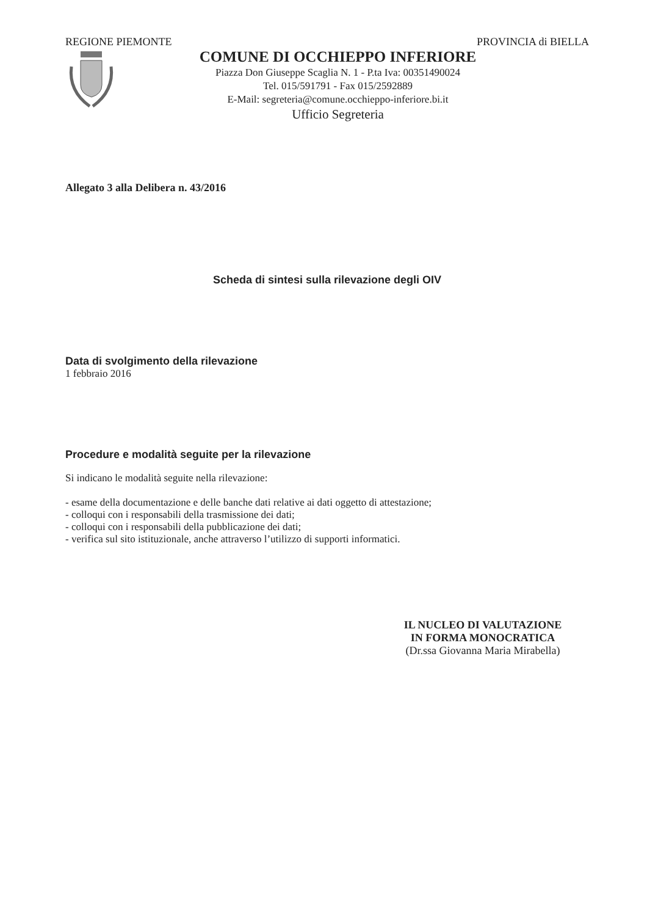REGIONE PIEMONTE PROVINCIA di BIELLA
COMUNE DI OCCHIEPPO INFERIORE
Piazza Don Giuseppe Scaglia N. 1 - P.ta Iva: 00351490024
Tel. 015/591791 - Fax 015/2592889
E-Mail: segreteria@comune.occhieppo-inferiore.bi.it
Ufficio Segreteria
Allegato 3 alla Delibera n. 43/2016
Scheda di sintesi sulla rilevazione degli OIV
Data di svolgimento della rilevazione
1 febbraio 2016
Procedure e modalità seguite per la rilevazione
Si indicano le modalità seguite nella rilevazione:
- esame della documentazione e delle banche dati relative ai dati oggetto di attestazione;
- colloqui con i responsabili della trasmissione dei dati;
- colloqui con i responsabili della pubblicazione dei dati;
- verifica sul sito istituzionale, anche attraverso l’utilizzo di supporti informatici.
IL NUCLEO DI VALUTAZIONE
IN FORMA MONOCRATICA
(Dr.ssa Giovanna Maria Mirabella)